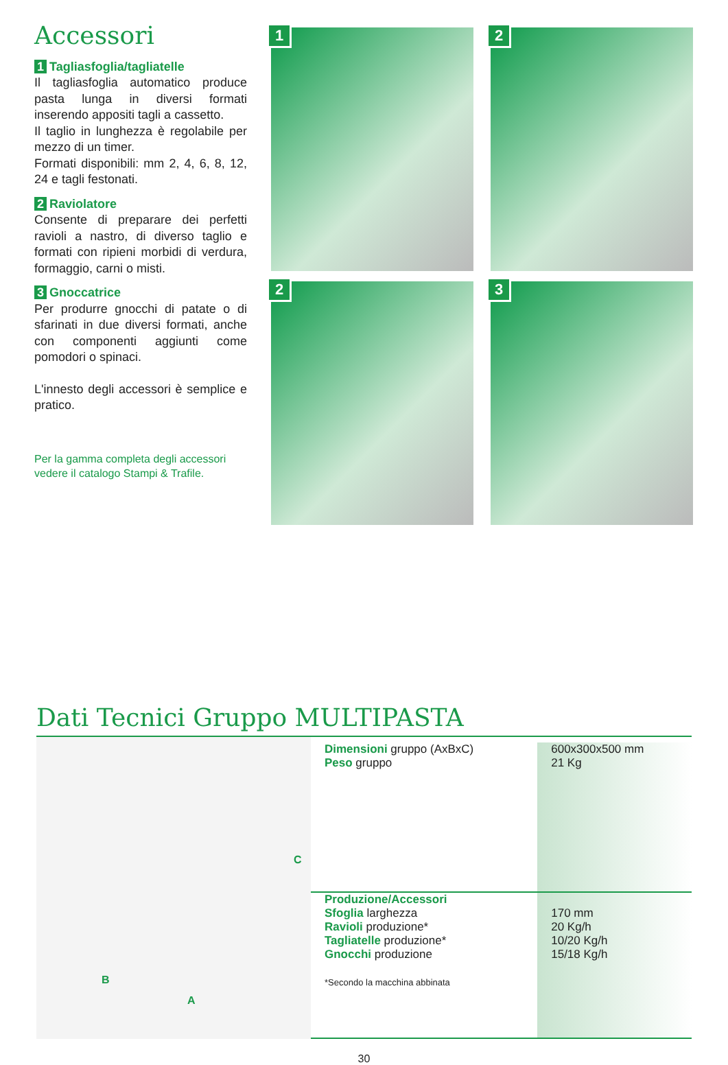Accessori
1 Tagliasfoglia/tagliatelle
Il tagliasfoglia automatico produce pasta lunga in diversi formati inserendo appositi tagli a cassetto.
Il taglio in lunghezza è regolabile per mezzo di un timer.
Formati disponibili: mm 2, 4, 6, 8, 12, 24 e tagli festonati.
2 Raviolatore
Consente di preparare dei perfetti ravioli a nastro, di diverso taglio e formati con ripieni morbidi di verdura, formaggio, carni o misti.
3 Gnoccatrice
Per produrre gnocchi di patate o di sfarinati in due diversi formati, anche con componenti aggiunti come pomodori o spinaci.
L'innesto degli accessori è semplice e pratico.
Per la gamma completa degli accessori vedere il catalogo Stampi & Trafile.
1
2
2
3
Dati Tecnici Gruppo MULTIPASTA
C
B
A
| Dimensioni gruppo (AxBxC) Peso gruppo | 600x300x500 mm 21 Kg |
| Produzione/Accessori Sfoglia larghezza Ravioli produzione* Tagliatelle produzione* Gnocchi produzione *Secondo la macchina abbinata | 170 mm 20 Kg/h 10/20 Kg/h 15/18 Kg/h |
30